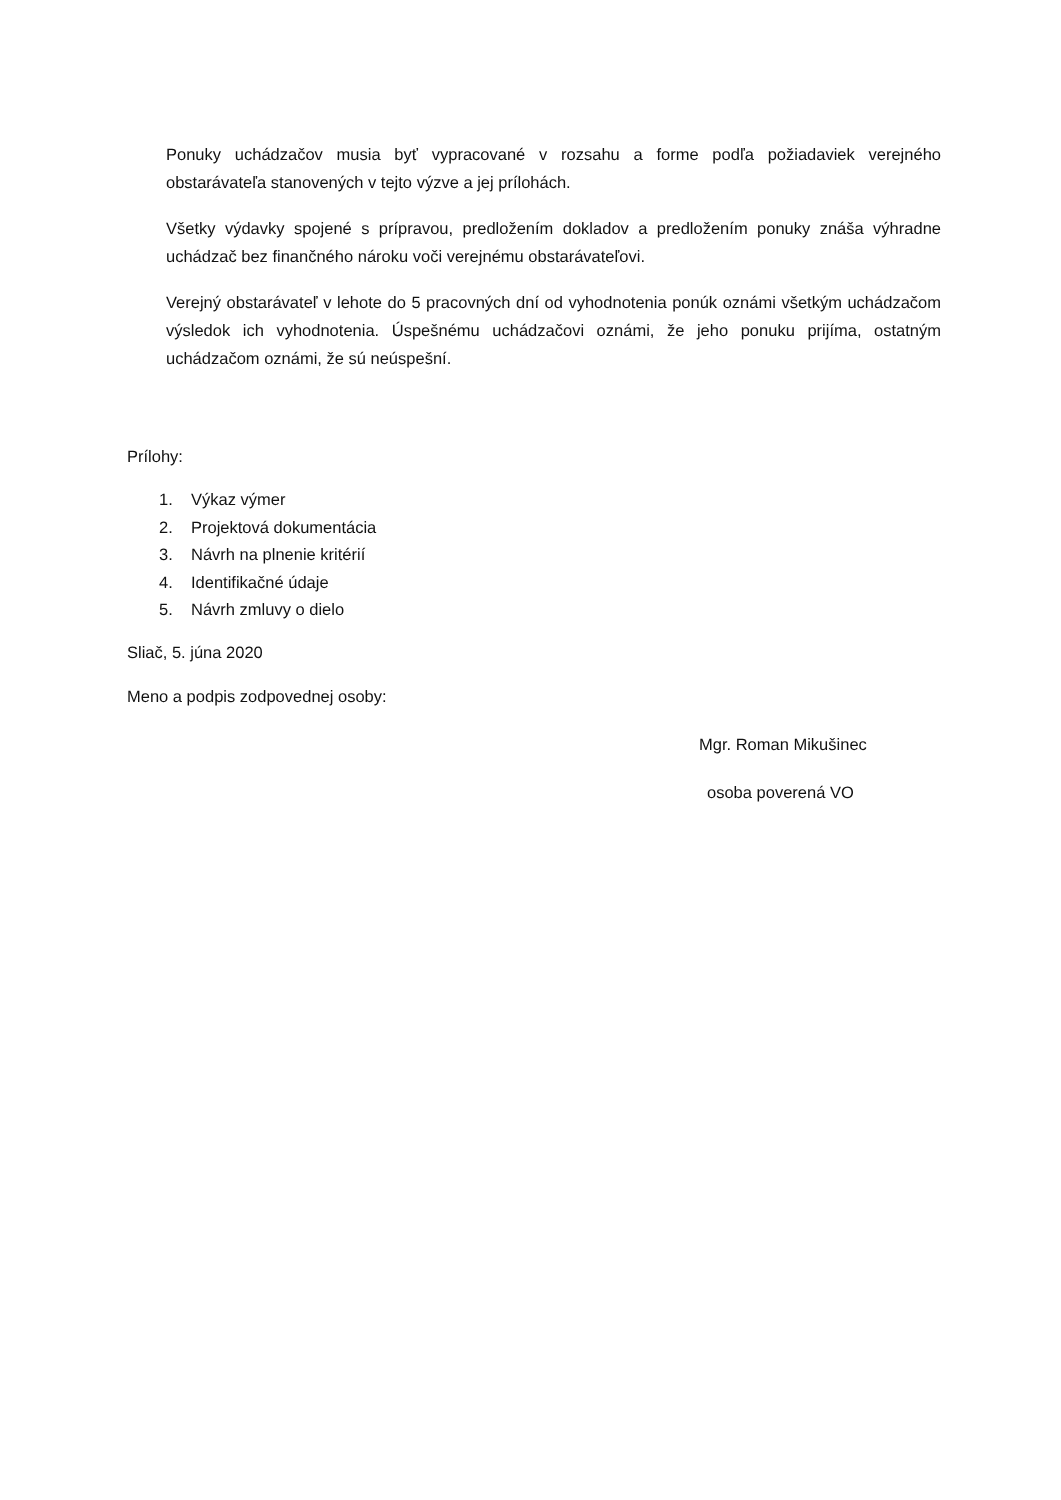Ponuky uchádzačov musia byť vypracované v rozsahu a forme podľa požiadaviek verejného obstarávateľa stanovených v tejto výzve a jej prílohách.
Všetky výdavky spojené s prípravou, predložením dokladov a predložením ponuky znáša výhradne uchádzač bez finančného nároku voči verejnému obstarávateľovi.
Verejný obstarávateľ v lehote do 5 pracovných dní od vyhodnotenia ponúk oznámi všetkým uchádzačom výsledok ich vyhodnotenia. Úspešnému uchádzačovi oznámi, že jeho ponuku prijíma, ostatným uchádzačom oznámi, že sú neúspešní.
Prílohy:
1. Výkaz výmer
2. Projektová dokumentácia
3. Návrh na plnenie kritérií
4. Identifikačné údaje
5. Návrh zmluvy o dielo
Sliač, 5. júna 2020
Meno a podpis zodpovednej osoby:
Mgr. Roman Mikušinec
osoba poverená VO